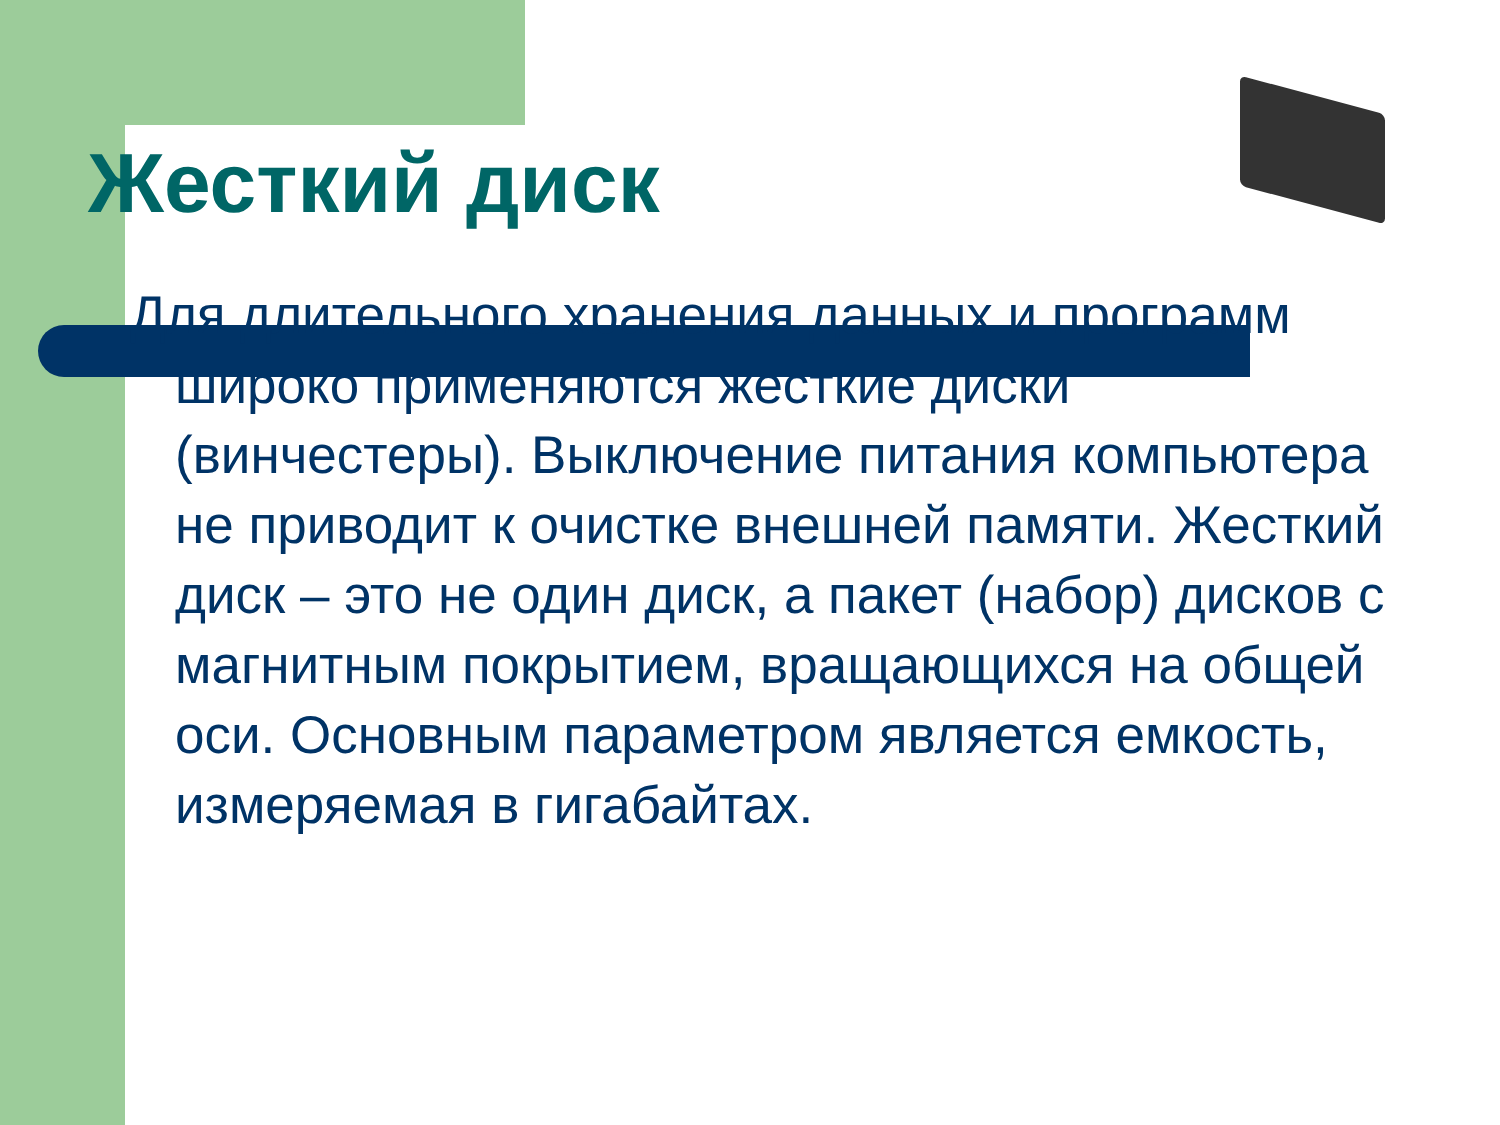Жесткий диск
Для длительного хранения данных и программ широко применяются жесткие диски (винчестеры). Выключение питания компьютера не приводит к очистке внешней памяти. Жесткий диск – это не один диск, а пакет (набор) дисков с магнитным покрытием, вращающихся на общей оси. Основным параметром является емкость, измеряемая в гигабайтах.